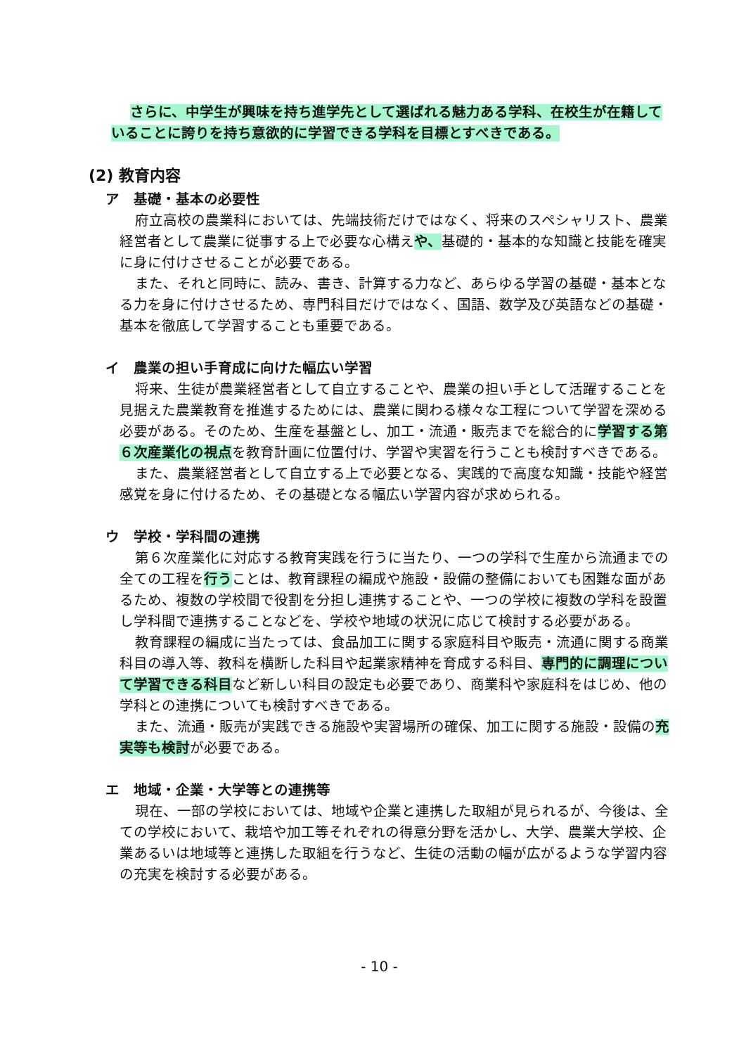さらに、中学生が興味を持ち進学先として選ばれる魅力ある学科、在校生が在籍していることに誇りを持ち意欲的に学習できる学科を目標とすべきである。
(2) 教育内容
ア　基礎・基本の必要性
府立高校の農業科においては、先端技術だけではなく、将来のスペシャリスト、農業経営者として農業に従事する上で必要な心構えや、基礎的・基本的な知識と技能を確実に身に付けさせることが必要である。
また、それと同時に、読み、書き、計算する力など、あらゆる学習の基礎・基本となる力を身に付けさせるため、専門科目だけではなく、国語、数学及び英語などの基礎・基本を徹底して学習することも重要である。
イ　農業の担い手育成に向けた幅広い学習
将来、生徒が農業経営者として自立することや、農業の担い手として活躍することを見据えた農業教育を推進するためには、農業に関わる様々な工程について学習を深める必要がある。そのため、生産を基盤とし、加工・流通・販売までを総合的に学習する第６次産業化の視点を教育計画に位置付け、学習や実習を行うことも検討すべきである。
また、農業経営者として自立する上で必要となる、実践的で高度な知識・技能や経営感覚を身に付けるため、その基礎となる幅広い学習内容が求められる。
ウ　学校・学科間の連携
第６次産業化に対応する教育実践を行うに当たり、一つの学科で生産から流通までの全ての工程を行うことは、教育課程の編成や施設・設備の整備においても困難な面があるため、複数の学校間で役割を分担し連携することや、一つの学校に複数の学科を設置し学科間で連携することなどを、学校や地域の状況に応じて検討する必要がある。
教育課程の編成に当たっては、食品加工に関する家庭科目や販売・流通に関する商業科目の導入等、教科を横断した科目や起業家精神を育成する科目、専門的に調理について学習できる科目など新しい科目の設定も必要であり、商業科や家庭科をはじめ、他の学科との連携についても検討すべきである。
また、流通・販売が実践できる施設や実習場所の確保、加工に関する施設・設備の充実等も検討が必要である。
エ　地域・企業・大学等との連携等
現在、一部の学校においては、地域や企業と連携した取組が見られるが、今後は、全ての学校において、栽培や加工等それぞれの得意分野を活かし、大学、農業大学校、企業あるいは地域等と連携した取組を行うなど、生徒の活動の幅が広がるような学習内容の充実を検討する必要がある。
- 10 -